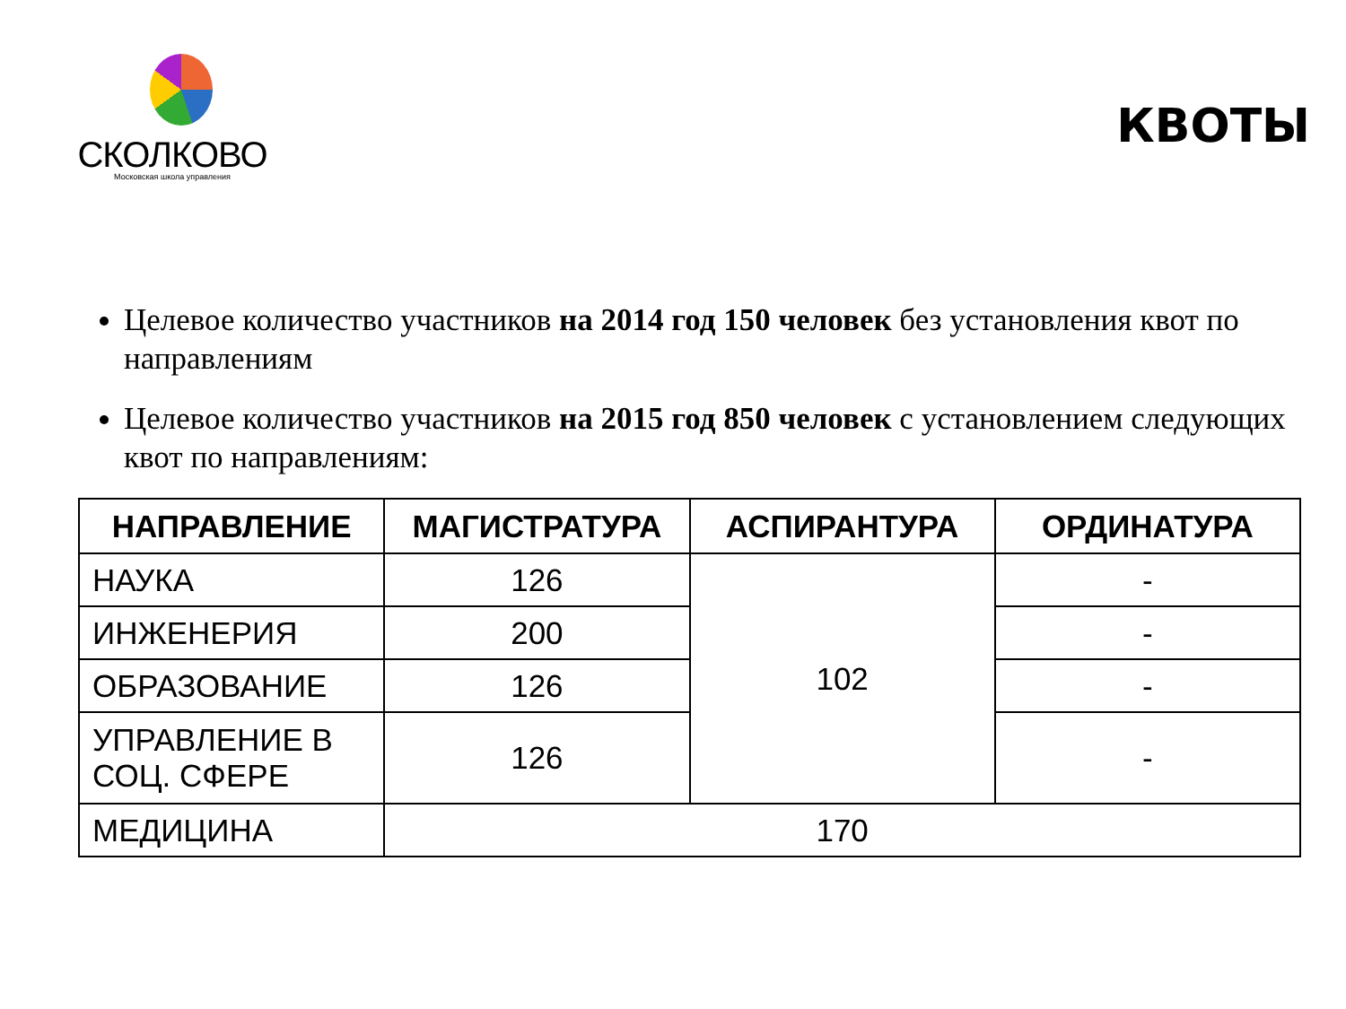СКОЛКОВО
Московская школа управления
КВОТЫ
Целевое количество участников на 2014 год 150 человек без установления квот по направлениям
Целевое количество участников на 2015 год 850 человек с установлением следующих квот по направлениям:
| НАПРАВЛЕНИЕ | МАГИСТРАТУРА | АСПИРАНТУРА | ОРДИНАТУРА |
| --- | --- | --- | --- |
| НАУКА | 126 | 102 | - |
| ИНЖЕНЕРИЯ | 200 | | - |
| ОБРАЗОВАНИЕ | 126 | | - |
| УПРАВЛЕНИЕ В СОЦ. СФЕРЕ | 126 | | - |
| МЕДИЦИНА | 170 | | |